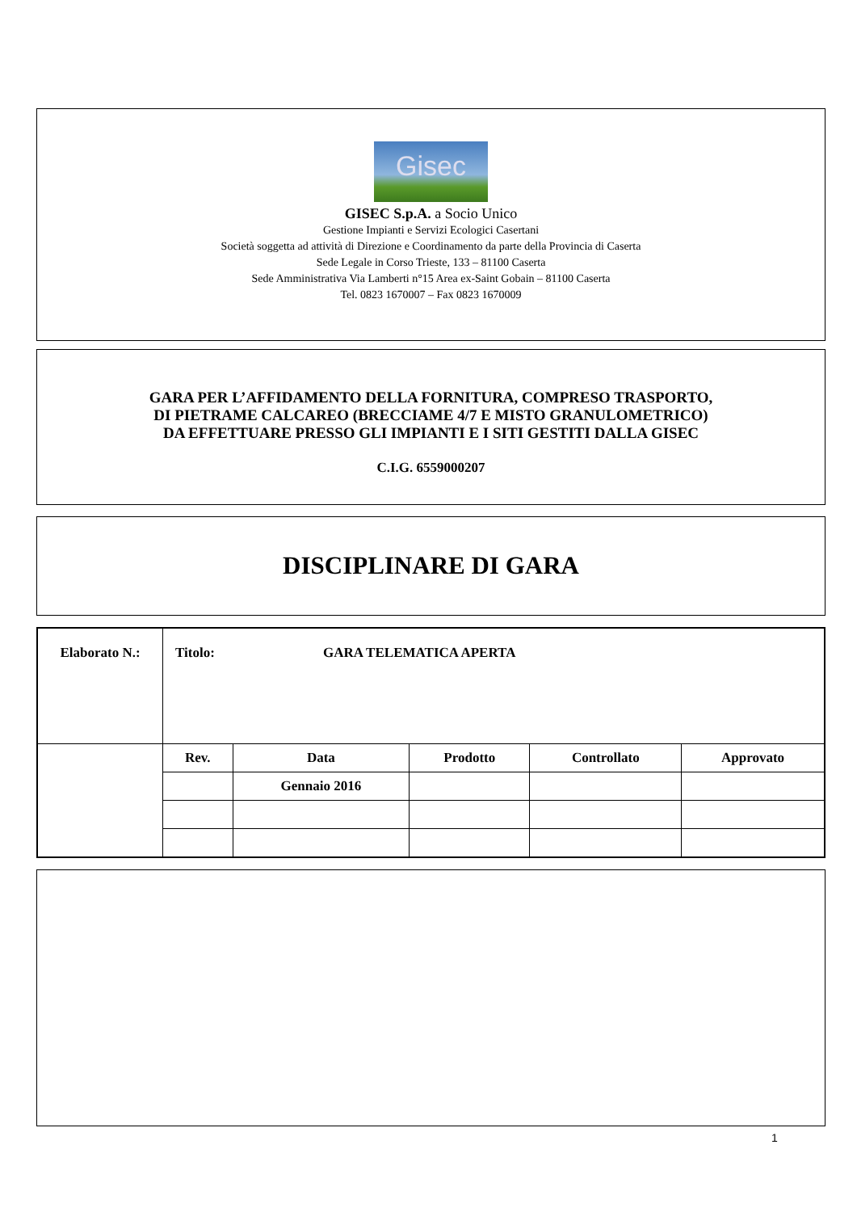Gisec
GISEC S.p.A. a Socio Unico
Gestione Impianti e Servizi Ecologici Casertani
Società soggetta ad attività di Direzione e Coordinamento da parte della Provincia di Caserta
Sede Legale in Corso Trieste, 133 – 81100 Caserta
Sede Amministrativa Via Lamberti n°15 Area ex-Saint Gobain – 81100 Caserta
Tel. 0823 1670007 – Fax 0823 1670009
GARA PER L’AFFIDAMENTO DELLA FORNITURA, COMPRESO TRASPORTO,
DI PIETRAME CALCAREO (BRECCIAME 4/7 E MISTO GRANULOMETRICO)
DA EFFETTUARE PRESSO GLI IMPIANTI E I SITI GESTITI DALLA GISEC
C.I.G. 6559000207
DISCIPLINARE DI GARA
| Elaborato N.: | Titolo: GARA TELEMATICA APERTA | | | | |
| | Rev. | Data | Prodotto | Controllato | Approvato |
| | | Gennaio 2016 | | | |
1